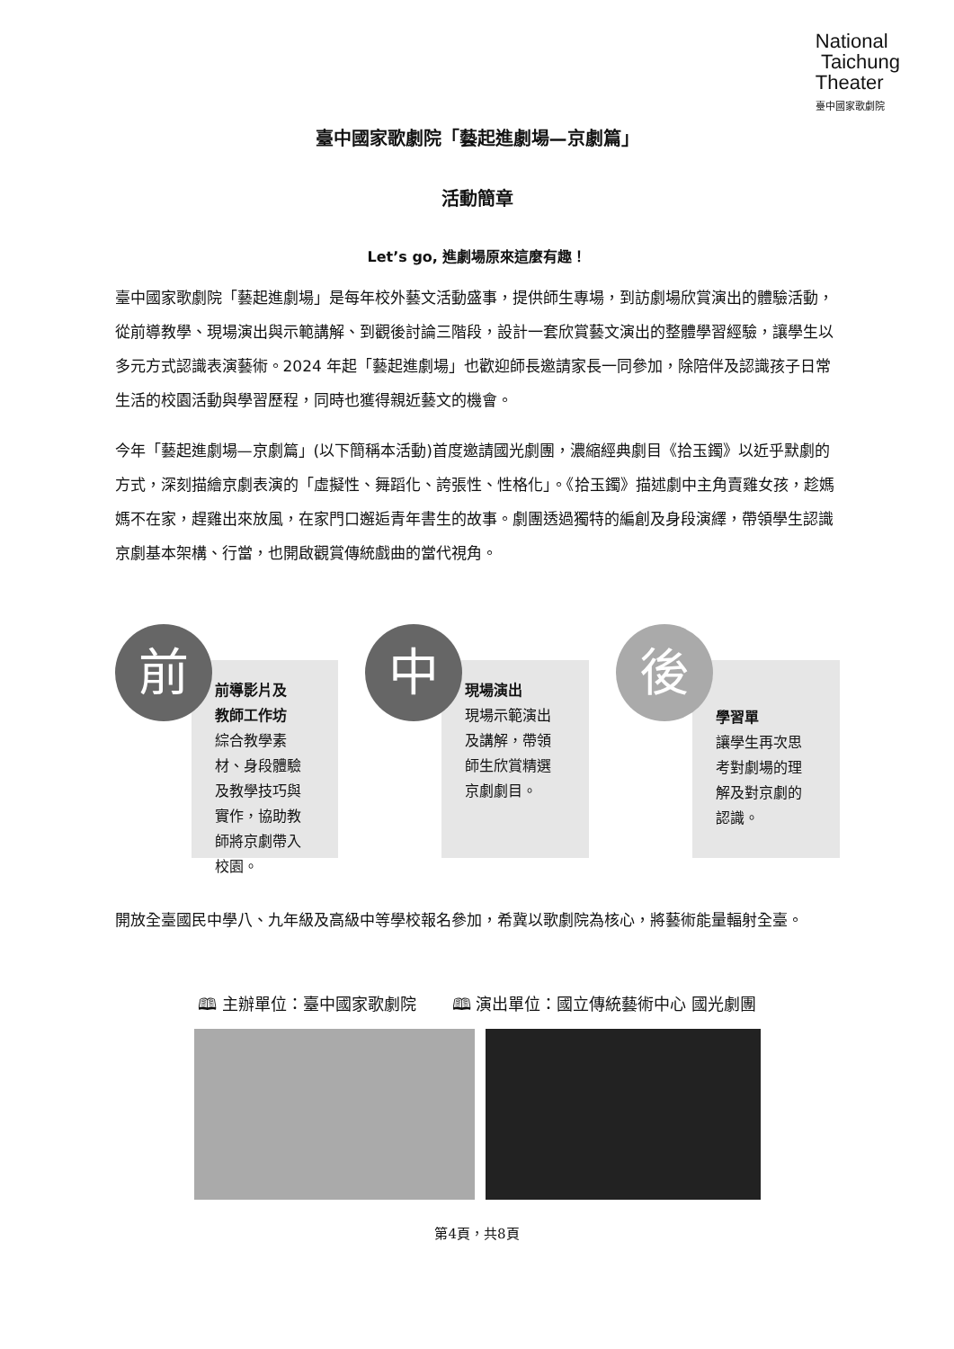National
Taichung
Theater
臺中國家歌劇院
臺中國家歌劇院「藝起進劇場—京劇篇」
活動簡章
Let’s go, 進劇場原來這麼有趣！
臺中國家歌劇院「藝起進劇場」是每年校外藝文活動盛事，提供師生專場，到訪劇場欣賞演出的體驗活動，從前導教學、現場演出與示範講解、到觀後討論三階段，設計一套欣賞藝文演出的整體學習經驗，讓學生以多元方式認識表演藝術。2024 年起「藝起進劇場」也歡迎師長邀請家長一同參加，除陪伴及認識孩子日常生活的校園活動與學習歷程，同時也獲得親近藝文的機會。
今年「藝起進劇場—京劇篇」(以下簡稱本活動)首度邀請國光劇團，濃縮經典劇目《拾玉鐲》以近乎默劇的方式，深刻描繪京劇表演的「虛擬性、舞蹈化、誇張性、性格化」。《拾玉鐲》描述劇中主角賣雞女孩，趁媽媽不在家，趕雞出來放風，在家門口邂逅青年書生的故事。劇團透過獨特的編創及身段演繹，帶領學生認識京劇基本架構、行當，也開啟觀賞傳統戲曲的當代視角。
前導影片及
教師工作坊
綜合教學素材、身段體驗及教學技巧與實作，協助教師將京劇帶入校園。
前
現場演出
現場示範演出及講解，帶領師生欣賞精選京劇劇目。
中
學習單
讓學生再次思考對劇場的理解及對京劇的認識。
後
開放全臺國民中學八、九年級及高級中等學校報名參加，希冀以歌劇院為核心，將藝術能量輻射全臺。
🕮 主辦單位：臺中國家歌劇院 🕮 演出單位：國立傳統藝術中心 國光劇團
第4頁，共8頁